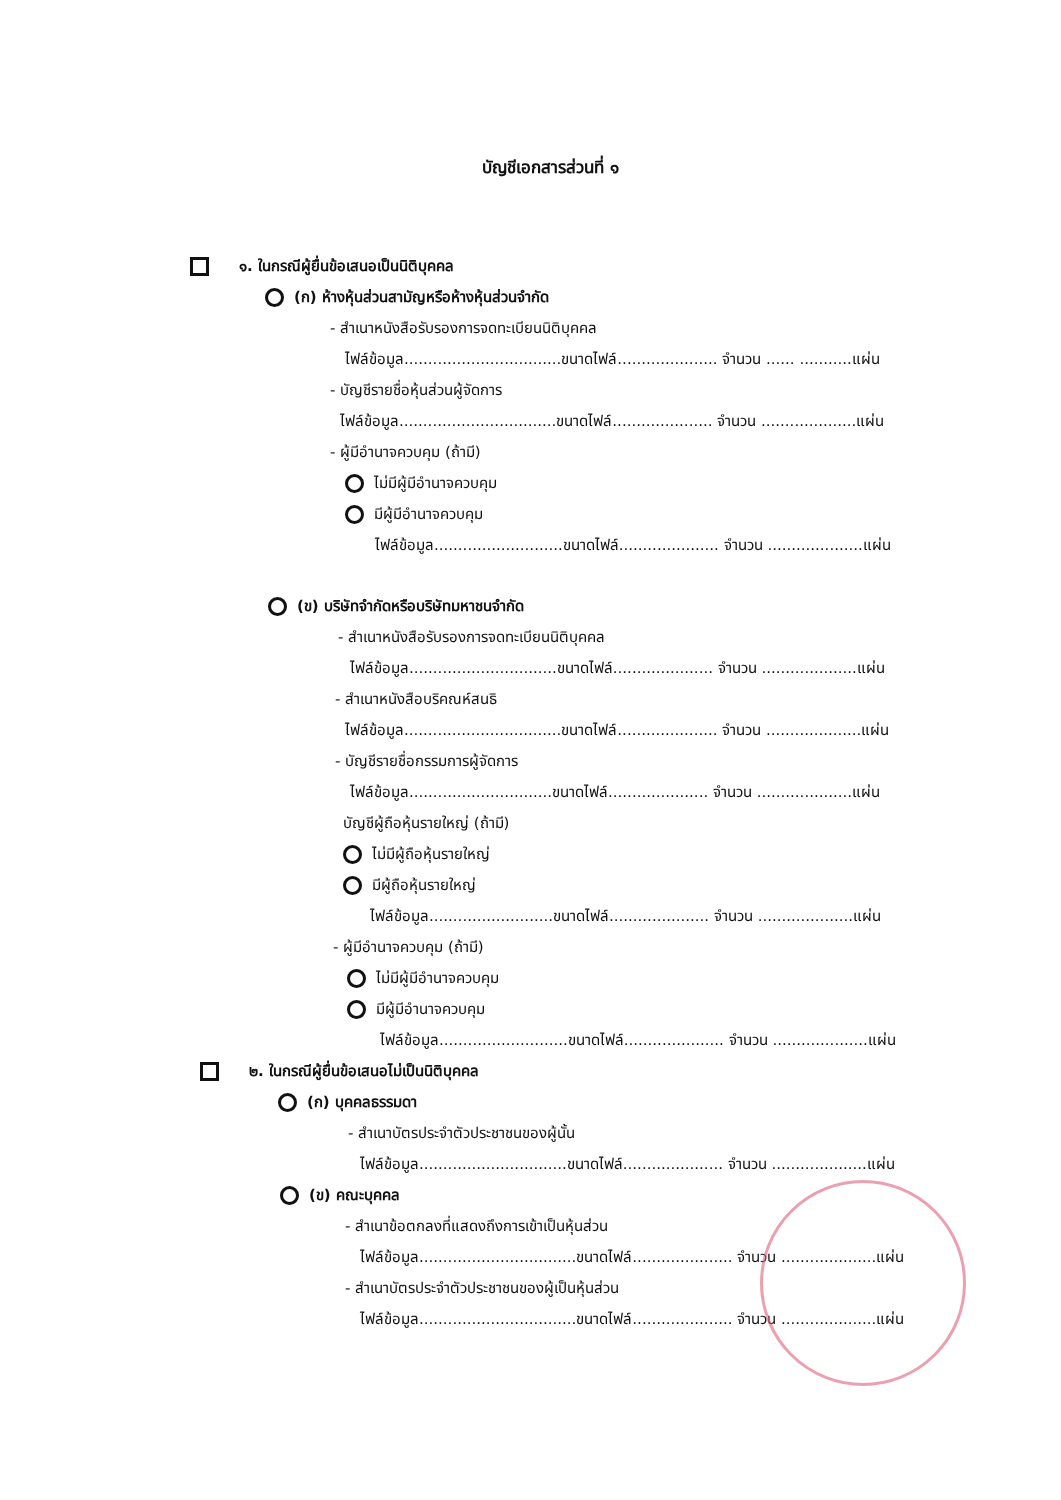บัญชีเอกสารส่วนที่ ๑
๑. ในกรณีผู้ยื่นข้อเสนอเป็นนิติบุคคล
(ก) ห้างหุ้นส่วนสามัญหรือห้างหุ้นส่วนจำกัด
- สำเนาหนังสือรับรองการจดทะเบียนนิติบุคคล
ไฟล์ข้อมูล.................................ขนาดไฟล์..................... จำนวน ...... ...........แผ่น
- บัญชีรายชื่อหุ้นส่วนผู้จัดการ
ไฟล์ข้อมูล.................................ขนาดไฟล์..................... จำนวน ....................แผ่น
- ผู้มีอำนาจควบคุม (ถ้ามี)
ไม่มีผู้มีอำนาจควบคุม
มีผู้มีอำนาจควบคุม
ไฟล์ข้อมูล...........................ขนาดไฟล์..................... จำนวน ....................แผ่น
(ข) บริษัทจำกัดหรือบริษัทมหาชนจำกัด
- สำเนาหนังสือรับรองการจดทะเบียนนิติบุคคล
ไฟล์ข้อมูล...............................ขนาดไฟล์..................... จำนวน ....................แผ่น
- สำเนาหนังสือบริคณห์สนธิ
ไฟล์ข้อมูล.................................ขนาดไฟล์..................... จำนวน ....................แผ่น
- บัญชีรายชื่อกรรมการผู้จัดการ
ไฟล์ข้อมูล..............................ขนาดไฟล์..................... จำนวน ....................แผ่น
บัญชีผู้ถือหุ้นรายใหญ่ (ถ้ามี)
ไม่มีผู้ถือหุ้นรายใหญ่
มีผู้ถือหุ้นรายใหญ่
ไฟล์ข้อมูล..........................ขนาดไฟล์..................... จำนวน ....................แผ่น
- ผู้มีอำนาจควบคุม (ถ้ามี)
ไม่มีผู้มีอำนาจควบคุม
มีผู้มีอำนาจควบคุม
ไฟล์ข้อมูล...........................ขนาดไฟล์..................... จำนวน ....................แผ่น
๒. ในกรณีผู้ยื่นข้อเสนอไม่เป็นนิติบุคคล
(ก) บุคคลธรรมดา
- สำเนาบัตรประจำตัวประชาชนของผู้นั้น
ไฟล์ข้อมูล...............................ขนาดไฟล์..................... จำนวน ....................แผ่น
(ข) คณะบุคคล
- สำเนาข้อตกลงที่แสดงถึงการเข้าเป็นหุ้นส่วน
ไฟล์ข้อมูล.................................ขนาดไฟล์..................... จำนวน ....................แผ่น
- สำเนาบัตรประจำตัวประชาชนของผู้เป็นหุ้นส่วน
ไฟล์ข้อมูล.................................ขนาดไฟล์..................... จำนวน ....................แผ่น